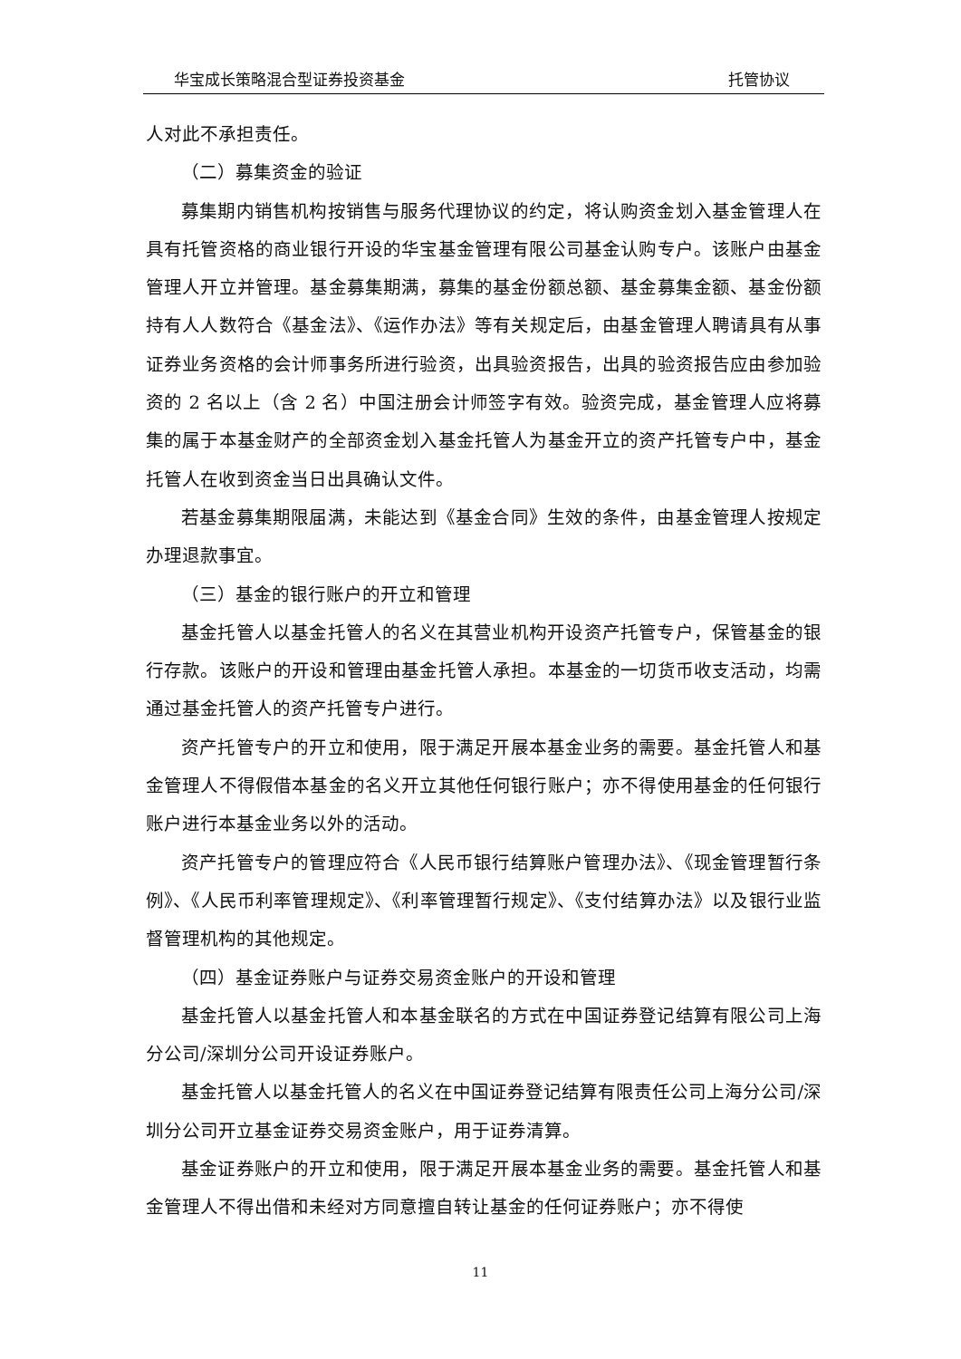华宝成长策略混合型证券投资基金 托管协议
人对此不承担责任。
（二）募集资金的验证
募集期内销售机构按销售与服务代理协议的约定，将认购资金划入基金管理人在具有托管资格的商业银行开设的华宝基金管理有限公司基金认购专户。该账户由基金管理人开立并管理。基金募集期满，募集的基金份额总额、基金募集金额、基金份额持有人人数符合《基金法》、《运作办法》等有关规定后，由基金管理人聘请具有从事证券业务资格的会计师事务所进行验资，出具验资报告，出具的验资报告应由参加验资的 2 名以上（含 2 名）中国注册会计师签字有效。验资完成，基金管理人应将募集的属于本基金财产的全部资金划入基金托管人为基金开立的资产托管专户中，基金托管人在收到资金当日出具确认文件。
若基金募集期限届满，未能达到《基金合同》生效的条件，由基金管理人按规定办理退款事宜。
（三）基金的银行账户的开立和管理
基金托管人以基金托管人的名义在其营业机构开设资产托管专户，保管基金的银行存款。该账户的开设和管理由基金托管人承担。本基金的一切货币收支活动，均需通过基金托管人的资产托管专户进行。
资产托管专户的开立和使用，限于满足开展本基金业务的需要。基金托管人和基金管理人不得假借本基金的名义开立其他任何银行账户；亦不得使用基金的任何银行账户进行本基金业务以外的活动。
资产托管专户的管理应符合《人民币银行结算账户管理办法》、《现金管理暂行条例》、《人民币利率管理规定》、《利率管理暂行规定》、《支付结算办法》以及银行业监督管理机构的其他规定。
（四）基金证券账户与证券交易资金账户的开设和管理
基金托管人以基金托管人和本基金联名的方式在中国证券登记结算有限公司上海分公司/深圳分公司开设证券账户。
基金托管人以基金托管人的名义在中国证券登记结算有限责任公司上海分公司/深圳分公司开立基金证券交易资金账户，用于证券清算。
基金证券账户的开立和使用，限于满足开展本基金业务的需要。基金托管人和基金管理人不得出借和未经对方同意擅自转让基金的任何证券账户；亦不得使
11